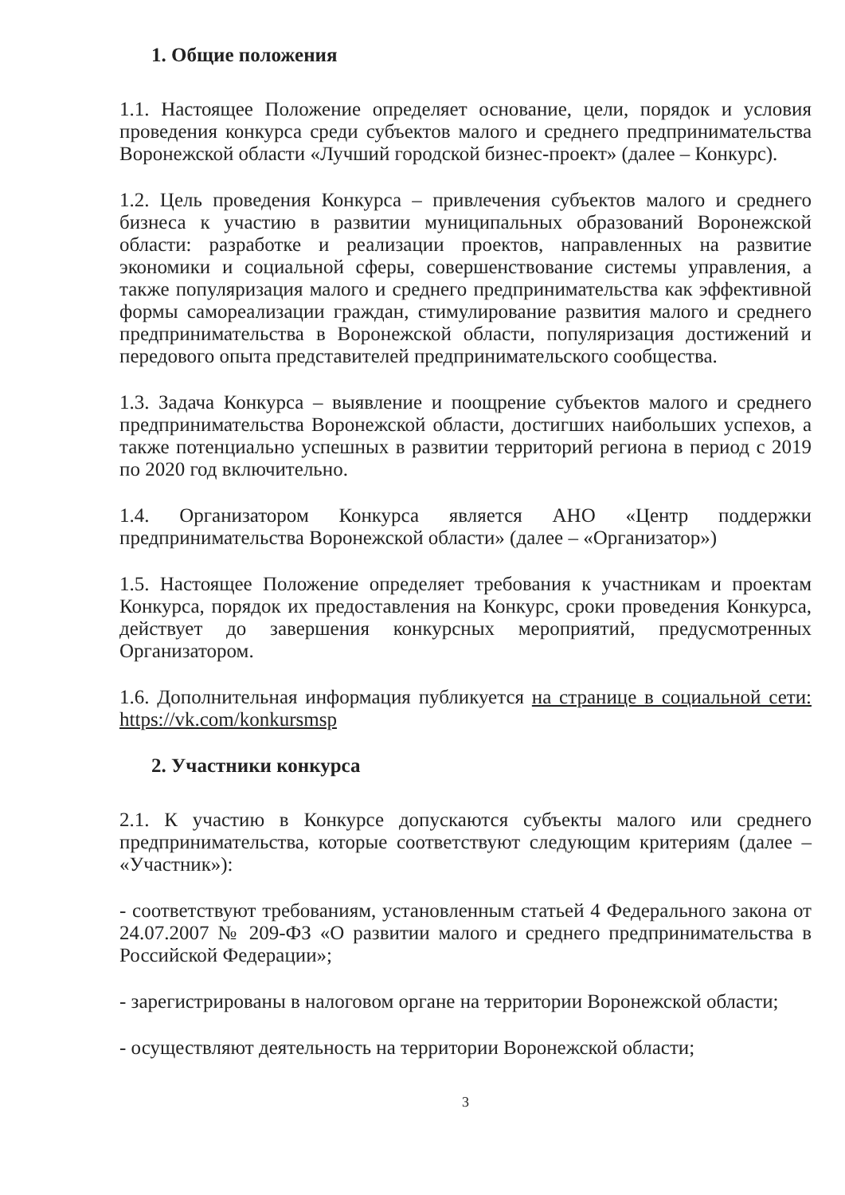1. Общие положения
1.1. Настоящее Положение определяет основание, цели, порядок и условия проведения конкурса среди субъектов малого и среднего предпринимательства Воронежской области «Лучший городской бизнес-проект» (далее – Конкурс).
1.2. Цель проведения Конкурса – привлечения субъектов малого и среднего бизнеса к участию в развитии муниципальных образований Воронежской области: разработке и реализации проектов, направленных на развитие экономики и социальной сферы, совершенствование системы управления, а также популяризация малого и среднего предпринимательства как эффективной формы самореализации граждан, стимулирование развития малого и среднего предпринимательства в Воронежской области, популяризация достижений и передового опыта представителей предпринимательского сообщества.
1.3. Задача Конкурса – выявление и поощрение субъектов малого и среднего предпринимательства Воронежской области, достигших наибольших успехов, а также потенциально успешных в развитии территорий региона в период с 2019 по 2020 год включительно.
1.4. Организатором Конкурса является АНО «Центр поддержки предпринимательства Воронежской области» (далее – «Организатор»)
1.5. Настоящее Положение определяет требования к участникам и проектам Конкурса, порядок их предоставления на Конкурс, сроки проведения Конкурса, действует до завершения конкурсных мероприятий, предусмотренных Организатором.
1.6. Дополнительная информация публикуется на странице в социальной сети: https://vk.com/konkursmsp
2. Участники конкурса
2.1. К участию в Конкурсе допускаются субъекты малого или среднего предпринимательства, которые соответствуют следующим критериям (далее – «Участник»):
- соответствуют требованиям, установленным статьей 4 Федерального закона от 24.07.2007 № 209-ФЗ «О развитии малого и среднего предпринимательства в Российской Федерации»;
- зарегистрированы в налоговом органе на территории Воронежской области;
- осуществляют деятельность на территории Воронежской области;
3